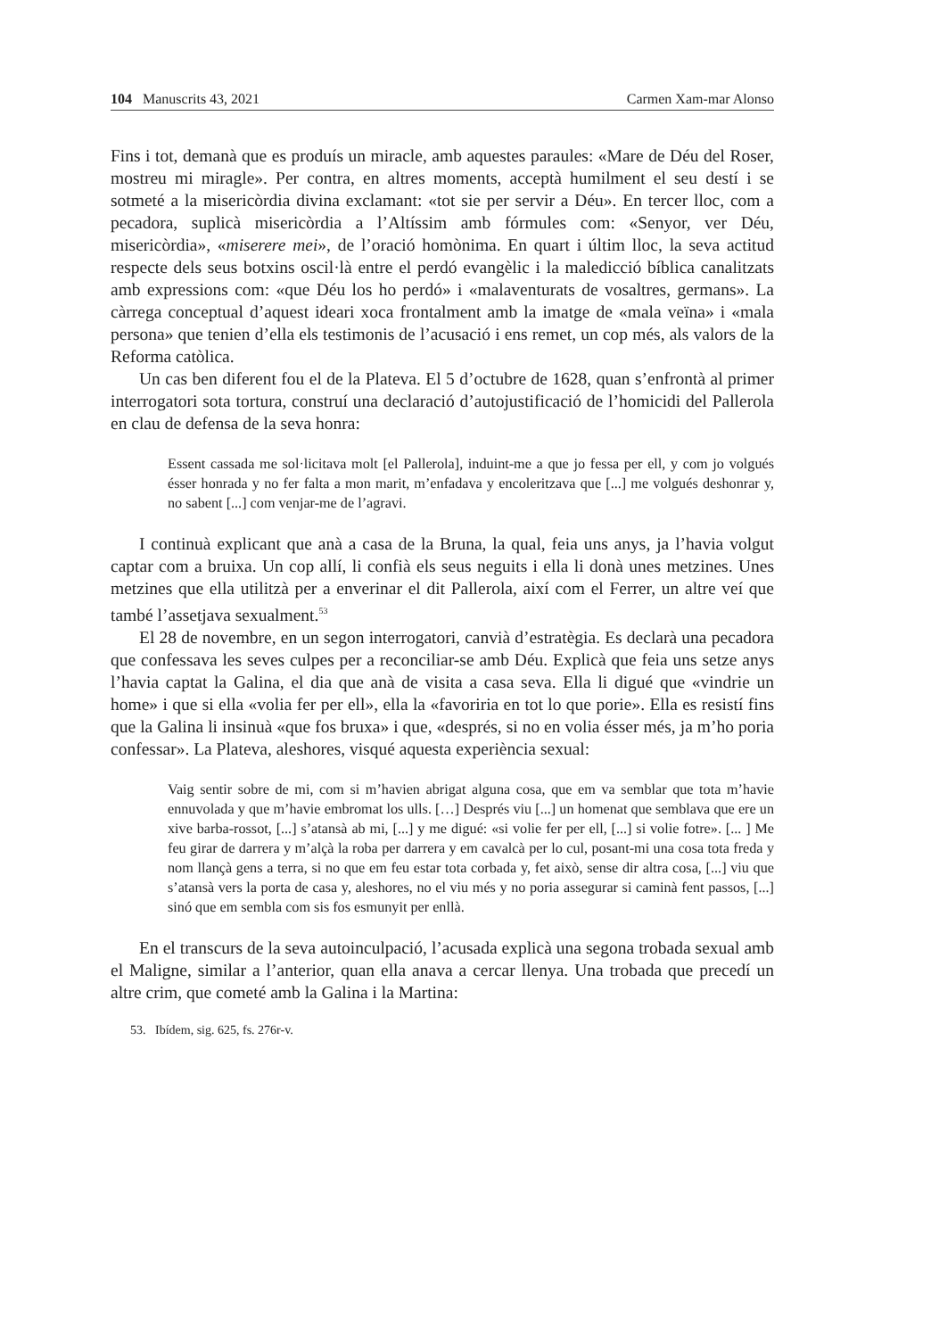104 Manuscrits 43, 2021 Carmen Xam-mar Alonso
Fins i tot, demanà que es produís un miracle, amb aquestes paraules: «Mare de Déu del Roser, mostreu mi miragle». Per contra, en altres moments, acceptà humilment el seu destí i se sotmeté a la misericòrdia divina exclamant: «tot sie per servir a Déu». En tercer lloc, com a pecadora, suplicà misericòrdia a l’Altíssim amb fórmules com: «Senyor, ver Déu, misericòrdia», «miserere mei», de l’oració homònima. En quart i últim lloc, la seva actitud respecte dels seus botxins oscil·là entre el perdó evangèlic i la maledicció bíblica canalitzats amb expressions com: «que Déu los ho perdó» i «malaventurats de vosaltres, germans». La càrrega conceptual d’aquest ideari xoca frontalment amb la imatge de «mala veïna» i «mala persona» que tenien d’ella els testimonis de l’acusació i ens remet, un cop més, als valors de la Reforma catòlica.
Un cas ben diferent fou el de la Plateva. El 5 d’octubre de 1628, quan s’enfrontà al primer interrogatori sota tortura, construí una declaració d’autojustificació de l’homicidi del Pallerola en clau de defensa de la seva honra:
Essent cassada me sol·licitava molt [el Pallerola], induint-me a que jo fessa per ell, y com jo volgués ésser honrada y no fer falta a mon marit, m’enfadava y encoleritzava que [...] me volgués deshonrar y, no sabent [...] com venjar-me de l’agravi.
I continuà explicant que anà a casa de la Bruna, la qual, feia uns anys, ja l’havia volgut captar com a bruixa. Un cop allí, li confià els seus neguits i ella li donà unes metzines. Unes metzines que ella utilitzà per a enverinar el dit Pallerola, així com el Ferrer, un altre veí que també l’assetjava sexualment.<sup>53</sup>
El 28 de novembre, en un segon interrogatori, canvià d’estratègia. Es declarà una pecadora que confessava les seves culpes per a reconciliar-se amb Déu. Explicà que feia uns setze anys l’havia captat la Galina, el dia que anà de visita a casa seva. Ella li digué que «vindrie un home» i que si ella «volia fer per ell», ella la «favoriria en tot lo que porie». Ella es resistí fins que la Galina li insinuà «que fos bruxa» i que, «després, si no en volia ésser més, ja m’ho poria confessar». La Plateva, aleshores, visqué aquesta experiència sexual:
Vaig sentir sobre de mi, com si m’havien abrigat alguna cosa, que em va semblar que tota m’havie ennuvolada y que m’havie embromat los ulls. […] Després viu [...] un homenat que semblava que ere un xive barba-rossot, [...] s’atansà ab mi, [...] y me digué: «si volie fer per ell, [...] si volie fotre». [... ] Me feu girar de darrera y m’alçà la roba per darrera y em cavalcà per lo cul, posant-mi una cosa tota freda y nom llançà gens a terra, si no que em feu estar tota corbada y, fet això, sense dir altra cosa, [...] viu que s’atansà vers la porta de casa y, aleshores, no el viu més y no poria assegurar si caminà fent passos, [...] sinó que em sembla com sis fos esmunyit per enllà.
En el transcurs de la seva autoinculpació, l’acusada explicà una segona trobada sexual amb el Maligne, similar a l’anterior, quan ella anava a cercar llenya. Una trobada que precedí un altre crim, que cometé amb la Galina i la Martina:
53. Ibídem, sig. 625, fs. 276r-v.